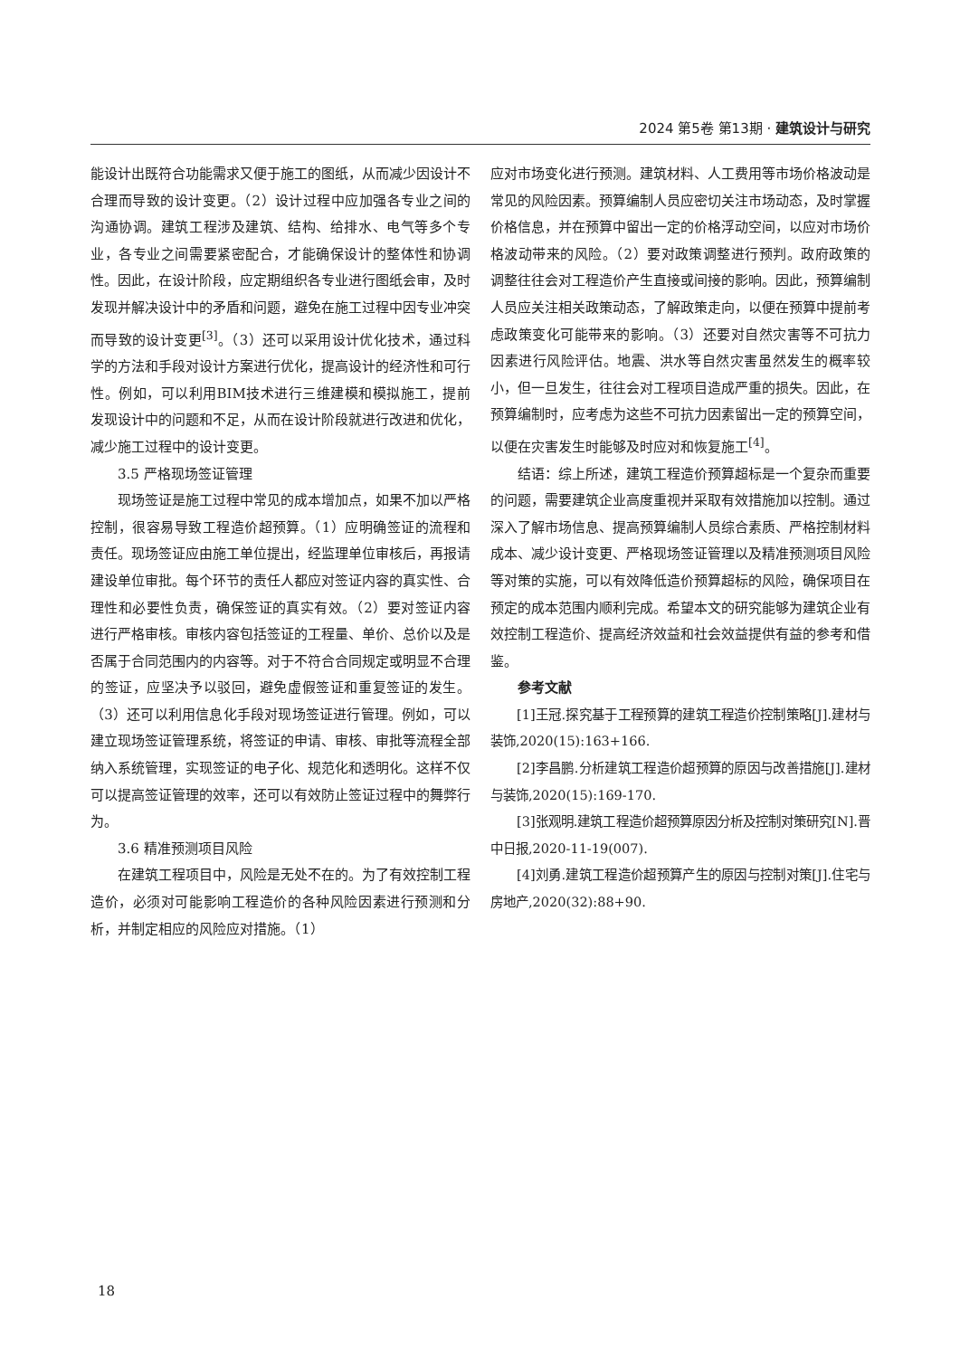2024 第5卷 第13期 · 建筑设计与研究
能设计出既符合功能需求又便于施工的图纸，从而减少因设计不合理而导致的设计变更。（2）设计过程中应加强各专业之间的沟通协调。建筑工程涉及建筑、结构、给排水、电气等多个专业，各专业之间需要紧密配合，才能确保设计的整体性和协调性。因此，在设计阶段，应定期组织各专业进行图纸会审，及时发现并解决设计中的矛盾和问题，避免在施工过程中因专业冲突而导致的设计变更<sup>[3]</sup>。（3）还可以采用设计优化技术，通过科学的方法和手段对设计方案进行优化，提高设计的经济性和可行性。例如，可以利用BIM技术进行三维建模和模拟施工，提前发现设计中的问题和不足，从而在设计阶段就进行改进和优化，减少施工过程中的设计变更。
3.5 严格现场签证管理
现场签证是施工过程中常见的成本增加点，如果不加以严格控制，很容易导致工程造价超预算。（1）应明确签证的流程和责任。现场签证应由施工单位提出，经监理单位审核后，再报请建设单位审批。每个环节的责任人都应对签证内容的真实性、合理性和必要性负责，确保签证的真实有效。（2）要对签证内容进行严格审核。审核内容包括签证的工程量、单价、总价以及是否属于合同范围内的内容等。对于不符合合同规定或明显不合理的签证，应坚决予以驳回，避免虚假签证和重复签证的发生。（3）还可以利用信息化手段对现场签证进行管理。例如，可以建立现场签证管理系统，将签证的申请、审核、审批等流程全部纳入系统管理，实现签证的电子化、规范化和透明化。这样不仅可以提高签证管理的效率，还可以有效防止签证过程中的舞弊行为。
3.6 精准预测项目风险
在建筑工程项目中，风险是无处不在的。为了有效控制工程造价，必须对可能影响工程造价的各种风险因素进行预测和分析，并制定相应的风险应对措施。（1）
应对市场变化进行预测。建筑材料、人工费用等市场价格波动是常见的风险因素。预算编制人员应密切关注市场动态，及时掌握价格信息，并在预算中留出一定的价格浮动空间，以应对市场价格波动带来的风险。（2）要对政策调整进行预判。政府政策的调整往往会对工程造价产生直接或间接的影响。因此，预算编制人员应关注相关政策动态，了解政策走向，以便在预算中提前考虑政策变化可能带来的影响。（3）还要对自然灾害等不可抗力因素进行风险评估。地震、洪水等自然灾害虽然发生的概率较小，但一旦发生，往往会对工程项目造成严重的损失。因此，在预算编制时，应考虑为这些不可抗力因素留出一定的预算空间，以便在灾害发生时能够及时应对和恢复施工<sup>[4]</sup>。
结语：综上所述，建筑工程造价预算超标是一个复杂而重要的问题，需要建筑企业高度重视并采取有效措施加以控制。通过深入了解市场信息、提高预算编制人员综合素质、严格控制材料成本、减少设计变更、严格现场签证管理以及精准预测项目风险等对策的实施，可以有效降低造价预算超标的风险，确保项目在预定的成本范围内顺利完成。希望本文的研究能够为建筑企业有效控制工程造价、提高经济效益和社会效益提供有益的参考和借鉴。
参考文献
[1]王冠.探究基于工程预算的建筑工程造价控制策略[J].建材与装饰,2020(15):163+166.
[2]李昌鹏.分析建筑工程造价超预算的原因与改善措施[J].建材与装饰,2020(15):169-170.
[3]张观明.建筑工程造价超预算原因分析及控制对策研究[N].晋中日报,2020-11-19(007).
[4]刘勇.建筑工程造价超预算产生的原因与控制对策[J].住宅与房地产,2020(32):88+90.
18